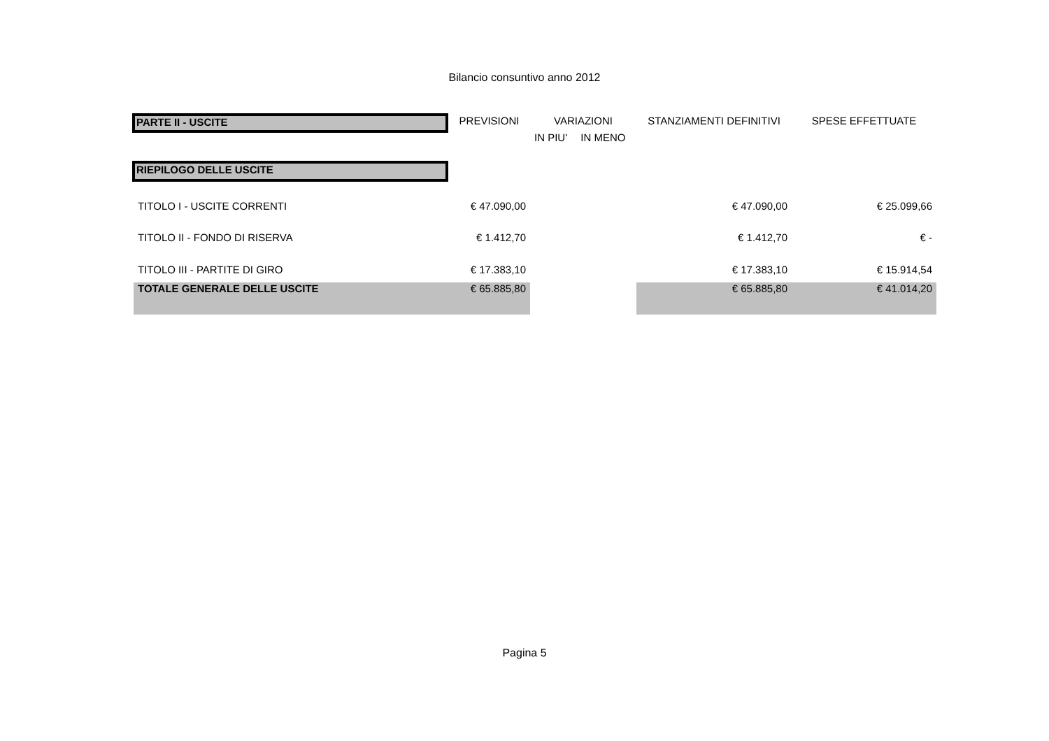Bilancio consuntivo anno 2012
| PARTE II - USCITE | PREVISIONI | VARIAZIONI | | STANZIAMENTI DEFINITIVI | SPESE EFFETTUATE |
| | | IN PIU' | IN MENO | | |
| RIEPILOGO DELLE USCITE | | | | | |
| TITOLO I - USCITE CORRENTI | € 47.090,00 | | | € 47.090,00 | € 25.099,66 |
| TITOLO II - FONDO DI RISERVA | € 1.412,70 | | | € 1.412,70 | € - |
| TITOLO III - PARTITE DI GIRO | € 17.383,10 | | | € 17.383,10 | € 15.914,54 |
| TOTALE GENERALE DELLE USCITE | € 65.885,80 | | | € 65.885,80 | € 41.014,20 |
Pagina 5